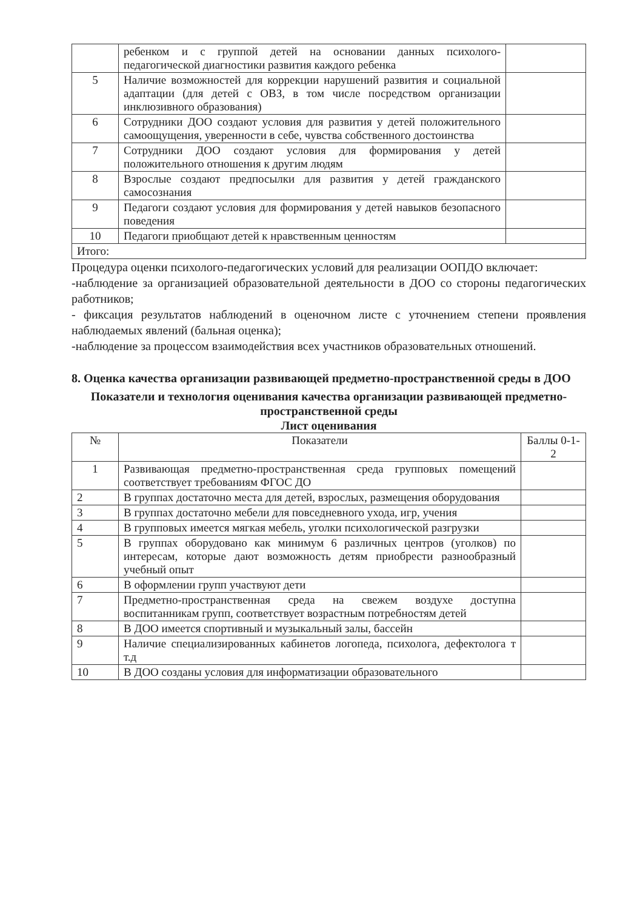| | ребенком и с группой детей на основании данных психолого-педагогической диагностики развития каждого ребенка | |
| 5 | Наличие возможностей для коррекции нарушений развития и социальной адаптации (для детей с ОВЗ, в том числе посредством организации инклюзивного образования) | |
| 6 | Сотрудники ДОО создают условия для развития у детей положительного самоощущения, уверенности в себе, чувства собственного достоинства | |
| 7 | Сотрудники ДОО создают условия для формирования у детей положительного отношения к другим людям | |
| 8 | Взрослые создают предпосылки для развития у детей гражданского самосознания | |
| 9 | Педагоги создают условия для формирования у детей навыков безопасного поведения | |
| 10 | Педагоги приобщают детей к нравственным ценностям | |
| Итого: | | |
Процедура оценки психолого-педагогических условий для реализации ООПДО включает:
-наблюдение за организацией образовательной деятельности в ДОО со стороны педагогических работников;
- фиксация результатов наблюдений в оценочном листе с уточнением степени проявления наблюдаемых явлений (бальная оценка);
-наблюдение за процессом взаимодействия всех участников образовательных отношений.
8. Оценка качества организации развивающей предметно-пространственной среды в ДОО
Показатели и технология оценивания качества организации развивающей предметно-пространственной среды
Лист оценивания
| № | Показатели | Баллы 0-1-2 |
| --- | --- | --- |
| 1 | Развивающая предметно-пространственная среда групповых помещений соответствует требованиям ФГОС ДО | |
| 2 | В группах достаточно места для детей, взрослых, размещения оборудования | |
| 3 | В группах достаточно мебели для повседневного ухода, игр, учения | |
| 4 | В групповых имеется мягкая мебель, уголки психологической разгрузки | |
| 5 | В группах оборудовано как минимум 6 различных центров (уголков) по интересам, которые дают возможность детям приобрести разнообразный учебный опыт | |
| 6 | В оформлении групп участвуют дети | |
| 7 | Предметно-пространственная среда на свежем воздухе доступна воспитанникам групп, соответствует возрастным потребностям детей | |
| 8 | В ДОО имеется спортивный и музыкальный залы, бассейн | |
| 9 | Наличие специализированных кабинетов логопеда, психолога, дефектолога т т.д | |
| 10 | В ДОО созданы условия для информатизации образовательного | |